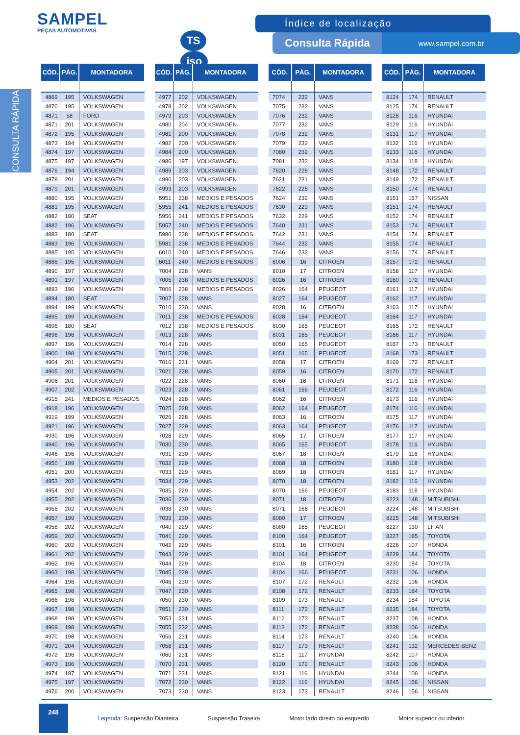SAMPEL
PEÇAS AUTOMOTIVAS
TS iso
Índice de localização
Consulta Rápida
www.sampel.com.br
CONSULTA RÁPIDA
| CÓD. | PÁG. | MONTADORA |
| --- | --- | --- |
| 4869 | 195 | VOLKSWAGEN |
| 4870 | 195 | VOLKSWAGEN |
| 4871 | 58 | FORD |
| 4871 | 201 | VOLKSWAGEN |
| 4872 | 195 | VOLKSWAGEN |
| 4873 | 194 | VOLKSWAGEN |
| 4874 | 197 | VOLKSWAGEN |
| 4875 | 197 | VOLKSWAGEN |
| 4876 | 194 | VOLKSWAGEN |
| 4878 | 201 | VOLKSWAGEN |
| 4879 | 201 | VOLKSWAGEN |
| 4880 | 195 | VOLKSWAGEN |
| 4881 | 195 | VOLKSWAGEN |
| 4882 | 180 | SEAT |
| 4882 | 196 | VOLKSWAGEN |
| 4883 | 180 | SEAT |
| 4883 | 196 | VOLKSWAGEN |
| 4885 | 195 | VOLKSWAGEN |
| 4886 | 195 | VOLKSWAGEN |
| 4890 | 197 | VOLKSWAGEN |
| 4891 | 197 | VOLKSWAGEN |
| 4893 | 196 | VOLKSWAGEN |
| 4894 | 180 | SEAT |
| 4894 | 199 | VOLKSWAGEN |
| 4895 | 199 | VOLKSWAGEN |
| 4896 | 180 | SEAT |
| 4896 | 196 | VOLKSWAGEN |
| 4897 | 196 | VOLKSWAGEN |
| 4900 | 198 | VOLKSWAGEN |
| 4904 | 201 | VOLKSWAGEN |
| 4905 | 201 | VOLKSWAGEN |
| 4906 | 201 | VOLKSWAGEN |
| 4907 | 202 | VOLKSWAGEN |
| 4915 | 241 | MEDIOS E PESADOS |
| 4918 | 196 | VOLKSWAGEN |
| 4919 | 199 | VOLKSWAGEN |
| 4921 | 196 | VOLKSWAGEN |
| 4930 | 196 | VOLKSWAGEN |
| 4940 | 196 | VOLKSWAGEN |
| 4946 | 196 | VOLKSWAGEN |
| 4950 | 199 | VOLKSWAGEN |
| 4951 | 200 | VOLKSWAGEN |
| 4953 | 202 | VOLKSWAGEN |
| 4954 | 202 | VOLKSWAGEN |
| 4955 | 202 | VOLKSWAGEN |
| 4956 | 202 | VOLKSWAGEN |
| 4957 | 199 | VOLKSWAGEN |
| 4958 | 202 | VOLKSWAGEN |
| 4959 | 202 | VOLKSWAGEN |
| 4960 | 202 | VOLKSWAGEN |
| 4961 | 202 | VOLKSWAGEN |
| 4962 | 196 | VOLKSWAGEN |
| 4963 | 198 | VOLKSWAGEN |
| 4964 | 198 | VOLKSWAGEN |
| 4965 | 198 | VOLKSWAGEN |
| 4966 | 198 | VOLKSWAGEN |
| 4967 | 198 | VOLKSWAGEN |
| 4968 | 198 | VOLKSWAGEN |
| 4969 | 198 | VOLKSWAGEN |
| 4970 | 198 | VOLKSWAGEN |
| 4971 | 204 | VOLKSWAGEN |
| 4972 | 196 | VOLKSWAGEN |
| 4973 | 196 | VOLKSWAGEN |
| 4974 | 197 | VOLKSWAGEN |
| 4975 | 197 | VOLKSWAGEN |
| 4976 | 200 | VOLKSWAGEN |
| CÓD. | PÁG. | MONTADORA |
| --- | --- | --- |
| 4977 | 202 | VOLKSWAGEN |
| 4978 | 202 | VOLKSWAGEN |
| 4979 | 203 | VOLKSWAGEN |
| 4980 | 204 | VOLKSWAGEN |
| 4981 | 200 | VOLKSWAGEN |
| 4982 | 200 | VOLKSWAGEN |
| 4984 | 200 | VOLKSWAGEN |
| 4986 | 197 | VOLKSWAGEN |
| 4989 | 203 | VOLKSWAGEN |
| 4990 | 203 | VOLKSWAGEN |
| 4993 | 203 | VOLKSWAGEN |
| 5951 | 238 | MEDIOS E PESADOS |
| 5955 | 241 | MEDIOS E PESADOS |
| 5956 | 241 | MEDIOS E PESADOS |
| 5957 | 240 | MEDIOS E PESADOS |
| 5980 | 238 | MEDIOS E PESADOS |
| 5981 | 238 | MEDIOS E PESADOS |
| 6010 | 240 | MEDIOS E PESADOS |
| 6011 | 240 | MEDIOS E PESADOS |
| 7004 | 228 | VANS |
| 7005 | 238 | MEDIOS E PESADOS |
| 7006 | 238 | MEDIOS E PESADOS |
| 7007 | 228 | VANS |
| 7010 | 230 | VANS |
| 7011 | 238 | MEDIOS E PESADOS |
| 7012 | 238 | MEDIOS E PESADOS |
| 7013 | 228 | VANS |
| 7014 | 228 | VANS |
| 7015 | 228 | VANS |
| 7016 | 231 | VANS |
| 7021 | 228 | VANS |
| 7022 | 228 | VANS |
| 7023 | 228 | VANS |
| 7024 | 228 | VANS |
| 7025 | 228 | VANS |
| 7026 | 228 | VANS |
| 7027 | 229 | VANS |
| 7028 | 229 | VANS |
| 7030 | 230 | VANS |
| 7031 | 230 | VANS |
| 7032 | 229 | VANS |
| 7033 | 229 | VANS |
| 7034 | 229 | VANS |
| 7035 | 229 | VANS |
| 7036 | 230 | VANS |
| 7038 | 230 | VANS |
| 7039 | 230 | VANS |
| 7040 | 229 | VANS |
| 7041 | 229 | VANS |
| 7042 | 229 | VANS |
| 7043 | 229 | VANS |
| 7044 | 229 | VANS |
| 7045 | 229 | VANS |
| 7046 | 230 | VANS |
| 7047 | 230 | VANS |
| 7050 | 230 | VANS |
| 7051 | 230 | VANS |
| 7053 | 231 | VANS |
| 7055 | 232 | VANS |
| 7056 | 231 | VANS |
| 7058 | 231 | VANS |
| 7060 | 231 | VANS |
| 7070 | 231 | VANS |
| 7071 | 231 | VANS |
| 7072 | 230 | VANS |
| 7073 | 230 | VANS |
| CÓD. | PÁG. | MONTADORA |
| --- | --- | --- |
| 7074 | 232 | VANS |
| 7075 | 232 | VANS |
| 7076 | 232 | VANS |
| 7077 | 232 | VANS |
| 7078 | 232 | VANS |
| 7079 | 232 | VANS |
| 7080 | 232 | VANS |
| 7081 | 232 | VANS |
| 7620 | 228 | VANS |
| 7621 | 231 | VANS |
| 7622 | 228 | VANS |
| 7624 | 232 | VANS |
| 7630 | 229 | VANS |
| 7632 | 229 | VANS |
| 7640 | 231 | VANS |
| 7642 | 231 | VANS |
| 7644 | 232 | VANS |
| 7646 | 232 | VANS |
| 8006 | 16 | CITROEN |
| 8010 | 17 | CITROEN |
| 8026 | 16 | CITROEN |
| 8026 | 164 | PEUGEOT |
| 8027 | 164 | PEUGEOT |
| 8028 | 16 | CITROEN |
| 8028 | 164 | PEUGEOT |
| 8030 | 165 | PEUGEOT |
| 8031 | 165 | PEUGEOT |
| 8050 | 165 | PEUGEOT |
| 8051 | 165 | PEUGEOT |
| 8058 | 17 | CITROEN |
| 8059 | 16 | CITROEN |
| 8060 | 16 | CITROEN |
| 8061 | 166 | PEUGEOT |
| 8062 | 16 | CITROEN |
| 8062 | 164 | PEUGEOT |
| 8063 | 16 | CITROEN |
| 8063 | 164 | PEUGEOT |
| 8065 | 17 | CITROEN |
| 8065 | 165 | PEUGEOT |
| 8067 | 18 | CITROEN |
| 8068 | 18 | CITROEN |
| 8069 | 18 | CITROEN |
| 8070 | 18 | CITROEN |
| 8070 | 166 | PEUGEOT |
| 8071 | 18 | CITROEN |
| 8071 | 166 | PEUGEOT |
| 8080 | 17 | CITROEN |
| 8080 | 165 | PEUGEOT |
| 8100 | 164 | PEUGEOT |
| 8101 | 16 | CITROEN |
| 8101 | 164 | PEUGEOT |
| 8104 | 18 | CITROEN |
| 8104 | 166 | PEUGEOT |
| 8107 | 172 | RENAULT |
| 8108 | 172 | RENAULT |
| 8109 | 173 | RENAULT |
| 8111 | 172 | RENAULT |
| 8112 | 173 | RENAULT |
| 8113 | 172 | RENAULT |
| 8114 | 173 | RENAULT |
| 8117 | 173 | RENAULT |
| 8118 | 117 | HYUNDAI |
| 8120 | 172 | RENAULT |
| 8121 | 116 | HYUNDAI |
| 8122 | 116 | HYUNDAI |
| 8123 | 173 | RENAULT |
| CÓD. | PÁG. | MONTADORA |
| --- | --- | --- |
| 8124 | 174 | RENAULT |
| 8125 | 174 | RENAULT |
| 8128 | 116 | HYUNDAI |
| 8129 | 116 | HYUNDAI |
| 8131 | 117 | HYUNDAI |
| 8132 | 116 | HYUNDAI |
| 8133 | 116 | HYUNDAI |
| 8134 | 118 | HYUNDAI |
| 8148 | 172 | RENAULT |
| 8149 | 172 | RENAULT |
| 8150 | 174 | RENAULT |
| 8151 | 157 | NISSAN |
| 8151 | 174 | RENAULT |
| 8152 | 174 | RENAULT |
| 8153 | 174 | RENAULT |
| 8154 | 174 | RENAULT |
| 8155 | 174 | RENAULT |
| 8156 | 174 | RENAULT |
| 8157 | 172 | RENAULT |
| 8158 | 117 | HYUNDAI |
| 8160 | 172 | RENAULT |
| 8161 | 117 | HYUNDAI |
| 8162 | 117 | HYUNDAI |
| 8163 | 117 | HYUNDAI |
| 8164 | 117 | HYUNDAI |
| 8165 | 172 | RENAULT |
| 8166 | 117 | HYUNDAI |
| 8167 | 173 | RENAULT |
| 8168 | 173 | RENAULT |
| 8169 | 172 | RENAULT |
| 8170 | 172 | RENAULT |
| 8171 | 116 | HYUNDAI |
| 8172 | 116 | HYUNDAI |
| 8173 | 116 | HYUNDAI |
| 8174 | 116 | HYUNDAI |
| 8175 | 117 | HYUNDAI |
| 8176 | 117 | HYUNDAI |
| 8177 | 117 | HYUNDAI |
| 8178 | 116 | HYUNDAI |
| 8179 | 116 | HYUNDAI |
| 8180 | 118 | HYUNDAI |
| 8181 | 117 | HYUNDAI |
| 8182 | 116 | HYUNDAI |
| 8183 | 118 | HYUNDAI |
| 8223 | 148 | MITSUBISHI |
| 8224 | 148 | MITSUBISHI |
| 8225 | 148 | MITSUBISHI |
| 8227 | 130 | LIFAN |
| 8227 | 185 | TOYOTA |
| 8228 | 107 | HONDA |
| 8229 | 184 | TOYOTA |
| 8230 | 184 | TOYOTA |
| 8231 | 106 | HONDA |
| 8232 | 106 | HONDA |
| 8233 | 184 | TOYOTA |
| 8234 | 184 | TOYOTA |
| 8235 | 184 | TOYOTA |
| 8237 | 108 | HONDA |
| 8238 | 106 | HONDA |
| 8240 | 106 | HONDA |
| 8241 | 132 | MERCEDES-BENZ |
| 8242 | 107 | HONDA |
| 8243 | 106 | HONDA |
| 8244 | 106 | HONDA |
| 8245 | 156 | NISSAN |
| 8246 | 156 | NISSAN |
248
Legenda: Suspensão Dianteira Suspensão Traseira Motor lado direito ou esquerdo Motor superior ou inferior